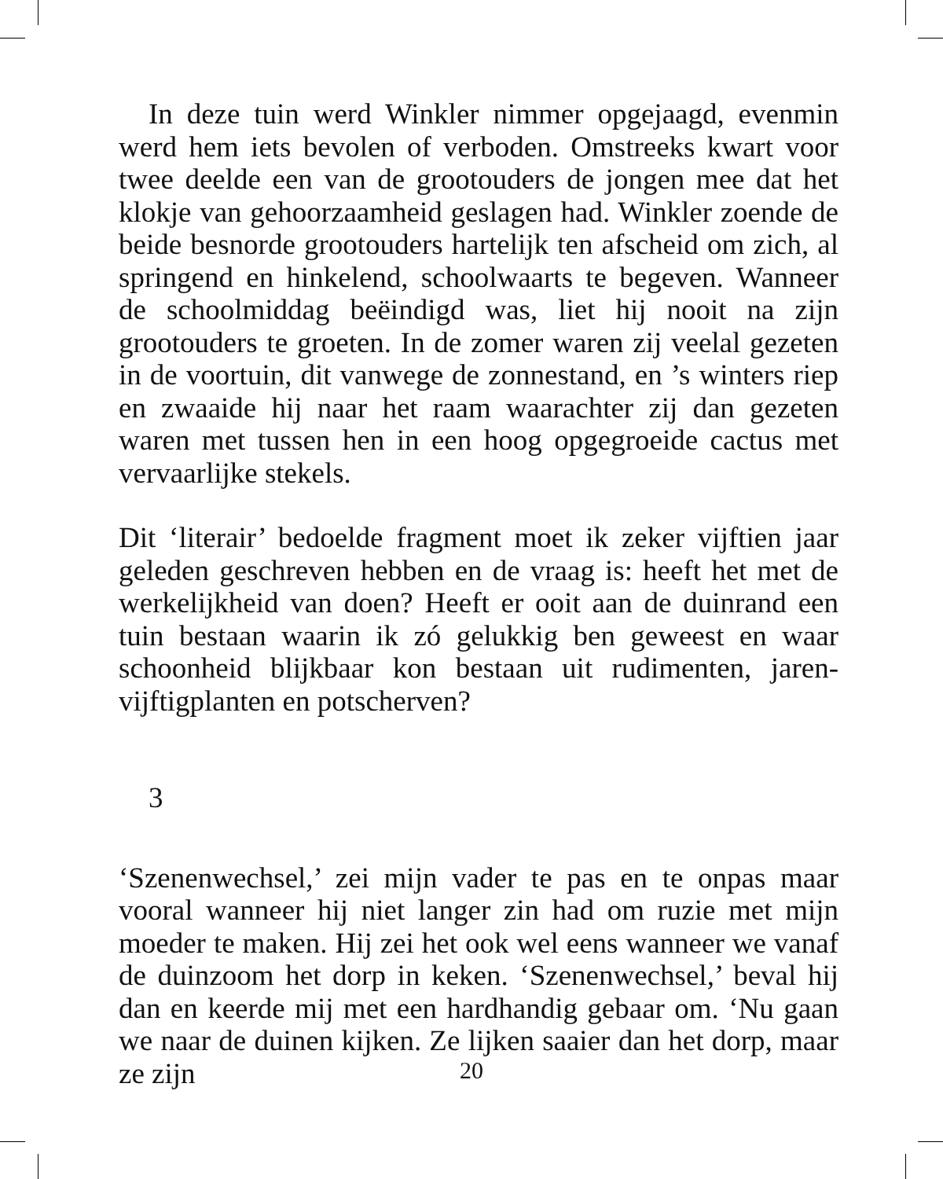In deze tuin werd Winkler nimmer opgejaagd, evenmin werd hem iets bevolen of verboden. Omstreeks kwart voor twee deelde een van de grootouders de jongen mee dat het klokje van gehoorzaamheid geslagen had. Winkler zoende de beide besnorde grootouders hartelijk ten afscheid om zich, al springend en hinkelend, schoolwaarts te begeven. Wanneer de schoolmiddag beëindigd was, liet hij nooit na zijn grootouders te groeten. In de zomer waren zij veelal gezeten in de voortuin, dit vanwege de zonnestand, en ’s winters riep en zwaaide hij naar het raam waarachter zij dan gezeten waren met tussen hen in een hoog opgegroeide cactus met vervaarlijke stekels.
Dit ‘literair’ bedoelde fragment moet ik zeker vijftien jaar geleden geschreven hebben en de vraag is: heeft het met de werkelijkheid van doen? Heeft er ooit aan de duinrand een tuin bestaan waarin ik zó gelukkig ben geweest en waar schoonheid blijkbaar kon bestaan uit rudimenten, jaren-vijftigplanten en potscherven?
3
‘Szenenwechsel,’ zei mijn vader te pas en te onpas maar vooral wanneer hij niet langer zin had om ruzie met mijn moeder te maken. Hij zei het ook wel eens wanneer we vanaf de duinzoom het dorp in keken. ‘Szenenwechsel,’ beval hij dan en keerde mij met een hardhandig gebaar om. ‘Nu gaan we naar de duinen kijken. Ze lijken saaier dan het dorp, maar ze zijn
20